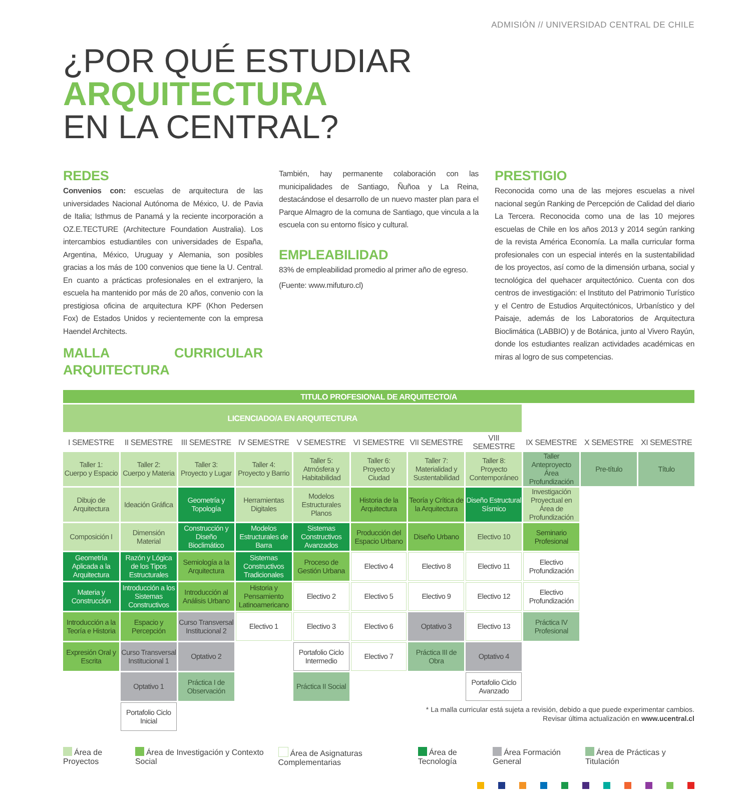ADMISIÓN // UNIVERSIDAD CENTRAL DE CHILE
¿POR QUÉ ESTUDIAR
ARQUITECTURA
EN LA CENTRAL?
REDES
Convenios con: escuelas de arquitectura de las universidades Nacional Autónoma de México, U. de Pavia de Italia; Isthmus de Panamá y la reciente incorporación a OZ.E.TECTURE (Architecture Foundation Australia). Los intercambios estudiantiles con universidades de España, Argentina, México, Uruguay y Alemania, son posibles gracias a los más de 100 convenios que tiene la U. Central. En cuanto a prácticas profesionales en el extranjero, la escuela ha mantenido por más de 20 años, convenio con la prestigiosa oficina de arquitectura KPF (Khon Pedersen Fox) de Estados Unidos y recientemente con la empresa Haendel Architects.
MALLA CURRICULAR ARQUITECTURA
También, hay permanente colaboración con las municipalidades de Santiago, Ñuñoa y La Reina, destacándose el desarrollo de un nuevo master plan para el Parque Almagro de la comuna de Santiago, que vincula a la escuela con su entorno físico y cultural.
EMPLEABILIDAD
83% de empleabilidad promedio al primer año de egreso.
(Fuente: www.mifuturo.cl)
PRESTIGIO
Reconocida como una de las mejores escuelas a nivel nacional según Ranking de Percepción de Calidad del diario La Tercera. Reconocida como una de las 10 mejores escuelas de Chile en los años 2013 y 2014 según ranking de la revista América Economía. La malla curricular forma profesionales con un especial interés en la sustentabilidad de los proyectos, así como de la dimensión urbana, social y tecnológica del quehacer arquitectónico. Cuenta con dos centros de investigación: el Instituto del Patrimonio Turístico y el Centro de Estudios Arquitectónicos, Urbanístico y del Paisaje, además de los Laboratorios de Arquitectura Bioclimática (LABBIO) y de Botánica, junto al Vivero Rayún, donde los estudiantes realizan actividades académicas en miras al logro de sus competencias.
| TITULO PROFESIONAL DE ARQUITECTO/A | | | | | | | | | | |
| LICENCIADO/A EN ARQUITECTURA | | | | | | | | | | |
| I SEMESTRE | II SEMESTRE | III SEMESTRE | IV SEMESTRE | V SEMESTRE | VI SEMESTRE | VII SEMESTRE | VIII SEMESTRE | IX SEMESTRE | X SEMESTRE | XI SEMESTRE |
| Taller 1: Cuerpo y Espacio | Taller 2: Cuerpo y Materia | Taller 3: Proyecto y Lugar | Taller 4: Proyecto y Barrio | Taller 5: Atmósfera y Habitabilidad | Taller 6: Proyecto y Ciudad | Taller 7: Materialidad y Sustentabilidad | Taller 8: Proyecto Contemporáneo | Taller Anteproyecto Área Profundización | Pre-título | Título |
| Dibujo de Arquitectura | Ideación Gráfica | Geometría y Topología | Herramientas Digitales | Modelos Estructurales Planos | Historia de la Arquitectura | Teoría y Crítica de la Arquitectura | Diseño Estructural Sísmico | Investigación Proyectual en Área de Profundización | | |
| Composición I | Dimensión Material | Construcción y Diseño Bioclimático | Modelos Estructurales de Barra | Sistemas Constructivos Avanzados | Producción del Espacio Urbano | Diseño Urbano | Electivo 10 | Seminario Profesional | | |
| Geometría Aplicada a la Arquitectura | Razón y Lógica de los Tipos Estructurales | Semiología a la Arquitectura | Sistemas Constructivos Tradicionales | Proceso de Gestión Urbana | Electivo 4 | Electivo 8 | Electivo 11 | Electivo Profundización | | |
| Materia y Construcción | Introducción a los Sistemas Constructivos | Introducción al Análisis Urbano | Historia y Pensamiento Latinoamericano | Electivo 2 | Electivo 5 | Electivo 9 | Electivo 12 | Electivo Profundización | | |
| Introducción a la Teoría e Historia | Espacio y Percepción | Curso Transversal Institucional 2 | Electivo 1 | Electivo 3 | Electivo 6 | Optativo 3 | Electivo 13 | Práctica IV Profesional | | |
| Expresión Oral y Escrita | Curso Transversal Institucional 1 | Optativo 2 | | Portafolio Ciclo Intermedio | Electivo 7 | Práctica III de Obra | Optativo 4 | | | |
| | Optativo 1 | Práctica I de Observación | | Práctica II Social | | | Portafolio Ciclo Avanzado | | | |
| | Portafolio Ciclo Inicial | | | | | | | | | |
* La malla curricular está sujeta a revisión, debido a que puede experimentar cambios.
Revisar última actualización en www.ucentral.cl
Área de Proyectos Área de Investigación y Contexto Social Área de Asignaturas Complementarias Área de Tecnología Área Formación General Área de Prácticas y Titulación